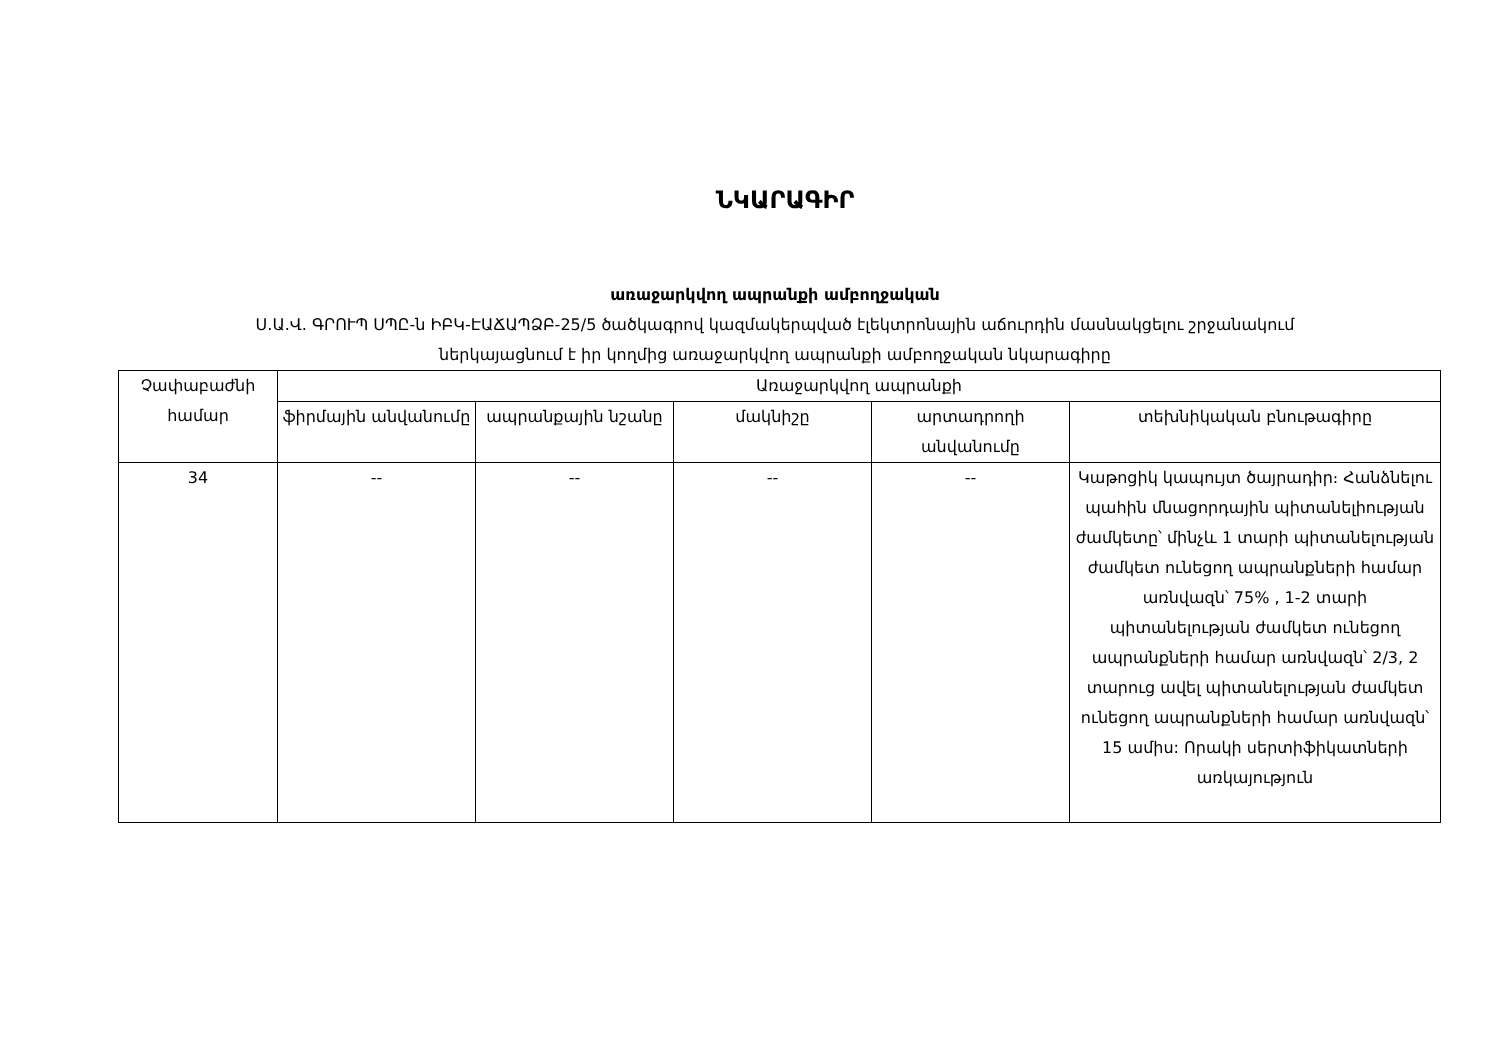ՆԿԱՐԱԳԻՐ
առաջարկվող ապրանքի ամբողջական
Ս.Ա.Վ. ԳՐՈՒՊ ՍՊԸ-ն ԻԲԿ-ԷԱՃԱՊՁԲ-25/5 ծածկագրով կազմակերպված էլեկտրոնային աճուրդին մասնակցելու շրջանակում
ներկայացնում է իր կողմից առաջարկվող ապրանքի ամբողջական նկարագիրը
| Չափաբաժնի համար | Առաջարկվող ապրանքի | | | | |
| --- | --- | --- | --- | --- | --- |
| | ֆիրմային անվանումը | ապրանքային նշանը | մակնիշը | արտադրողի անվանումը | տեխնիկական բնութագիրը |
| 34 | -- | -- | -- | -- | Կաթոցիկ կապույտ ծայրադիր։ Հանձնելու պահին մնացորդային պիտանելիության ժամկետը՝ մինչև 1 տարի պիտանելության ժամկետ ունեցող ապրանքների համար առնվազն՝ 75% , 1-2 տարի պիտանելության ժամկետ ունեցող ապրանքների համար առնվազն՝ 2/3, 2 տարուց ավել պիտանելության ժամկետ ունեցող ապրանքների համար առնվազն՝ 15 ամիս: Որակի սերտիֆիկատների առկայություն |